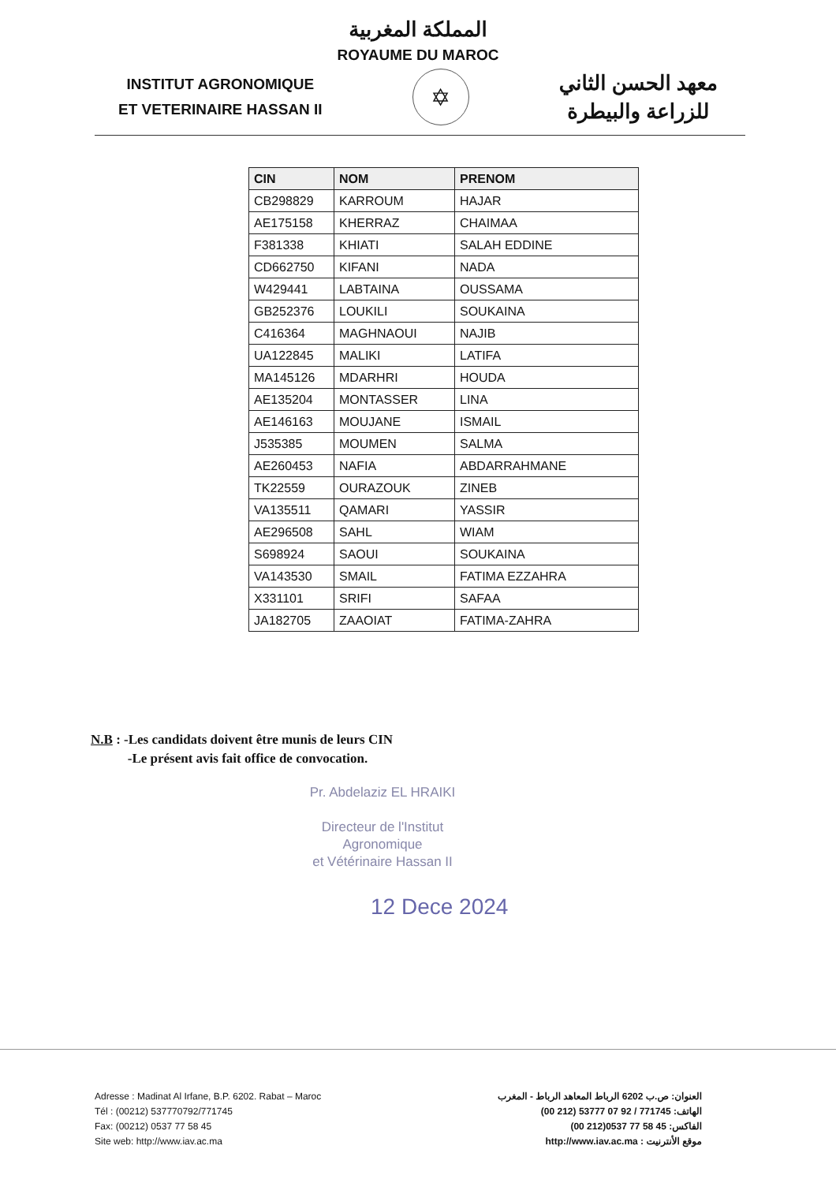المملكة المغربية
ROYAUME DU MAROC
INSTITUT AGRONOMIQUE
ET VETERINAIRE HASSAN II
✡
معهد الحسن الثاني
للزراعة والبيطرة
| CIN | NOM | PRENOM |
| --- | --- | --- |
| CB298829 | KARROUM | HAJAR |
| AE175158 | KHERRAZ | CHAIMAA |
| F381338 | KHIATI | SALAH EDDINE |
| CD662750 | KIFANI | NADA |
| W429441 | LABTAINA | OUSSAMA |
| GB252376 | LOUKILI | SOUKAINA |
| C416364 | MAGHNAOUI | NAJIB |
| UA122845 | MALIKI | LATIFA |
| MA145126 | MDARHRI | HOUDA |
| AE135204 | MONTASSER | LINA |
| AE146163 | MOUJANE | ISMAIL |
| J535385 | MOUMEN | SALMA |
| AE260453 | NAFIA | ABDARRAHMANE |
| TK22559 | OURAZOUK | ZINEB |
| VA135511 | QAMARI | YASSIR |
| AE296508 | SAHL | WIAM |
| S698924 | SAOUI | SOUKAINA |
| VA143530 | SMAIL | FATIMA EZZAHRA |
| X331101 | SRIFI | SAFAA |
| JA182705 | ZAAOIAT | FATIMA-ZAHRA |
N.B : -Les candidats doivent être munis de leurs CIN
-Le présent avis fait office de convocation.
Pr. Abdelaziz EL HRAIKI
Directeur de l'Institut Agronomique
et Vétérinaire Hassan II
12 Dece 2024
Adresse : Madinat Al Irfane, B.P. 6202. Rabat – Maroc
Tél : (00212) 537770792/771745
Fax: (00212) 0537 77 58 45
Site web: http://www.iav.ac.ma
العنوان: ص.ب 6202 الرباط المعاهد الرباط - المغرب
الهاتف: 771745 / 92 07 53777 (212 00)
الفاكس: 45 58 77 0537(212 00)
موقع الأنترنيت : http://www.iav.ac.ma